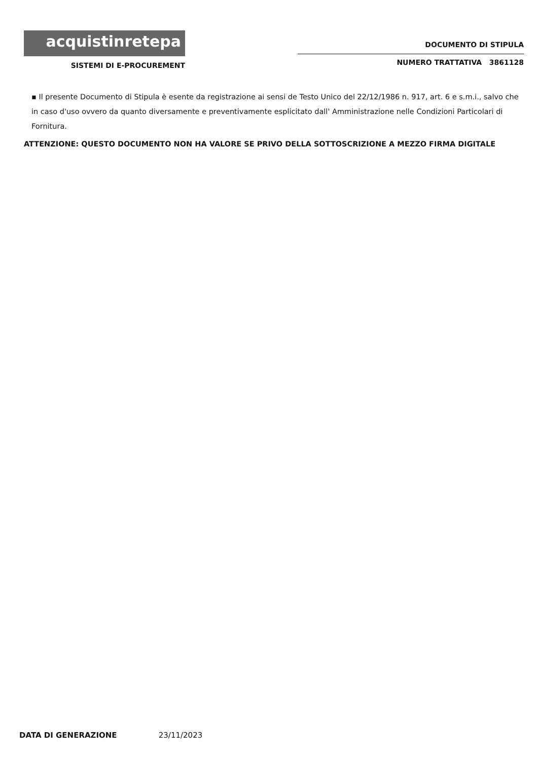acquistinretepa
SISTEMI DI E-PROCUREMENT
DOCUMENTO DI STIPULA
NUMERO TRATTATIVA 3861128
▪ Il presente Documento di Stipula è esente da registrazione ai sensi de Testo Unico del 22/12/1986 n. 917, art. 6 e s.m.i., salvo che in caso d'uso ovvero da quanto diversamente e preventivamente esplicitato dall' Amministrazione nelle Condizioni Particolari di Fornitura.
ATTENZIONE: QUESTO DOCUMENTO NON HA VALORE SE PRIVO DELLA SOTTOSCRIZIONE A MEZZO FIRMA DIGITALE
DATA DI GENERAZIONE 23/11/2023